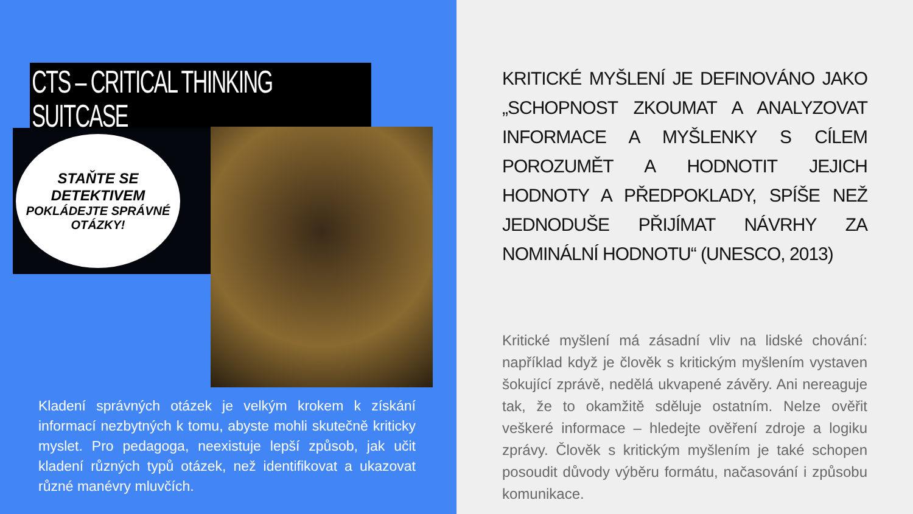CTS – CRITICAL THINKING SUITCASE
STAŇTE SE DETEKTIVEM
POKLÁDEJTE SPRÁVNÉ OTÁZKY!
Kladení správných otázek je velkým krokem k získání informací nezbytných k tomu, abyste mohli skutečně kriticky myslet. Pro pedagoga, neexistuje lepší způsob, jak učit kladení různých typů otázek, než identifikovat a ukazovat různé manévry mluvčích.
KRITICKÉ MYŠLENÍ JE DEFINOVÁNO JAKO „SCHOPNOST ZKOUMAT A ANALYZOVAT INFORMACE A MYŠLENKY S CÍLEM POROZUMĚT A HODNOTIT JEJICH HODNOTY A PŘEDPOKLADY, SPÍŠE NEŽ JEDNODUŠE PŘIJÍMAT NÁVRHY ZA NOMINÁLNÍ HODNOTU“ (UNESCO, 2013)
Kritické myšlení má zásadní vliv na lidské chování: například když je člověk s kritickým myšlením vystaven šokující zprávě, nedělá ukvapené závěry. Ani nereaguje tak, že to okamžitě sděluje ostatním. Nelze ověřit veškeré informace – hledejte ověření zdroje a logiku zprávy. Člověk s kritickým myšlením je také schopen posoudit důvody výběru formátu, načasování i způsobu komunikace.